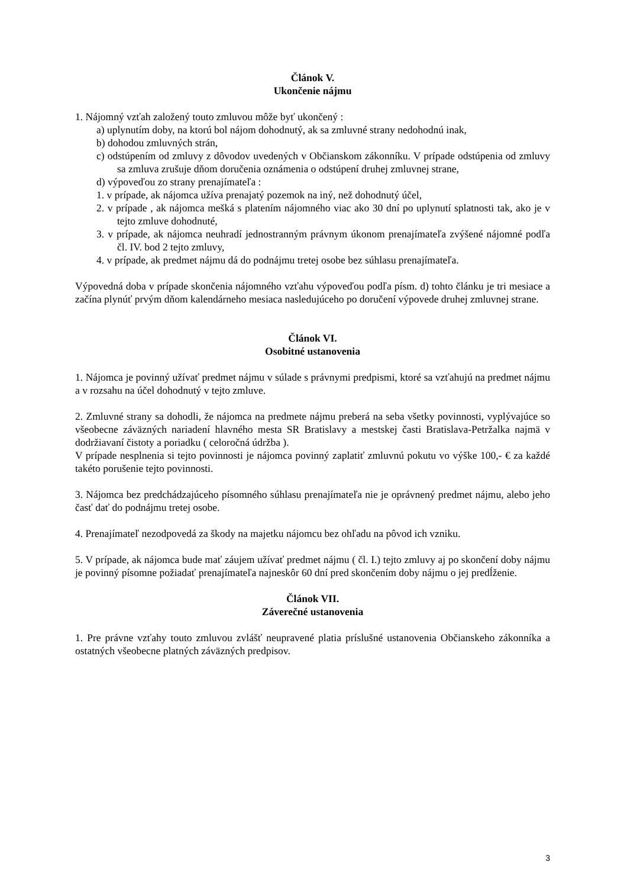Článok V.
Ukončenie nájmu
1. Nájomný vzťah založený touto zmluvou môže byť ukončený :
a) uplynutím doby, na ktorú bol nájom dohodnutý, ak sa zmluvné strany nedohodnú inak,
b) dohodou zmluvných strán,
c) odstúpením od zmluvy z dôvodov uvedených v Občianskom zákonníku. V prípade odstúpenia od zmluvy sa zmluva zrušuje dňom doručenia oznámenia o odstúpení druhej zmluvnej strane,
d) výpoveďou zo strany prenajímateľa :
1. v prípade, ak nájomca užíva prenajatý pozemok na iný, než dohodnutý účel,
2. v prípade , ak nájomca mešká s platením nájomného viac ako 30 dní po uplynutí splatnosti tak, ako je v tejto zmluve dohodnuté,
3. v prípade, ak nájomca neuhradí jednostranným právnym úkonom prenajímateľa zvýšené nájomné podľa čl. IV. bod 2 tejto zmluvy,
4. v prípade, ak predmet nájmu dá do podnájmu tretej osobe bez súhlasu prenajímateľa.
Výpovedná doba v prípade skončenia nájomného vzťahu výpoveďou podľa písm. d) tohto článku je tri mesiace a začína plynúť prvým dňom kalendárneho mesiaca nasledujúceho po doručení výpovede druhej zmluvnej strane.
Článok VI.
Osobitné ustanovenia
1. Nájomca je povinný užívať predmet nájmu v súlade s právnymi predpismi, ktoré sa vzťahujú na predmet nájmu a v rozsahu na účel dohodnutý v tejto zmluve.
2. Zmluvné strany sa dohodli, že nájomca na predmete nájmu preberá na seba všetky povinnosti, vyplývajúce so všeobecne záväzných nariadení hlavného mesta SR Bratislavy a mestskej časti Bratislava-Petržalka najmä v dodržiavaní čistoty a poriadku ( celoročná údržba ).
V prípade nesplnenia si tejto povinnosti je nájomca povinný zaplatiť zmluvnú pokutu vo výške 100,- € za každé takéto porušenie tejto povinnosti.
3. Nájomca bez predchádzajúceho písomného súhlasu prenajímateľa nie je oprávnený predmet nájmu, alebo jeho časť dať do podnájmu tretej osobe.
4. Prenajímateľ nezodpovedá za škody na majetku nájomcu bez ohľadu na pôvod ich vzniku.
5. V prípade, ak nájomca bude mať záujem užívať predmet nájmu ( čl. I.) tejto zmluvy aj po skončení doby nájmu je povinný písomne požiadať prenajímateľa najneskôr 60 dní pred skončením doby nájmu o jej predĺženie.
Článok VII.
Záverečné ustanovenia
1. Pre právne vzťahy touto zmluvou zvlášť neupravené platia príslušné ustanovenia Občianskeho zákonníka a ostatných všeobecne platných záväzných predpisov.
3